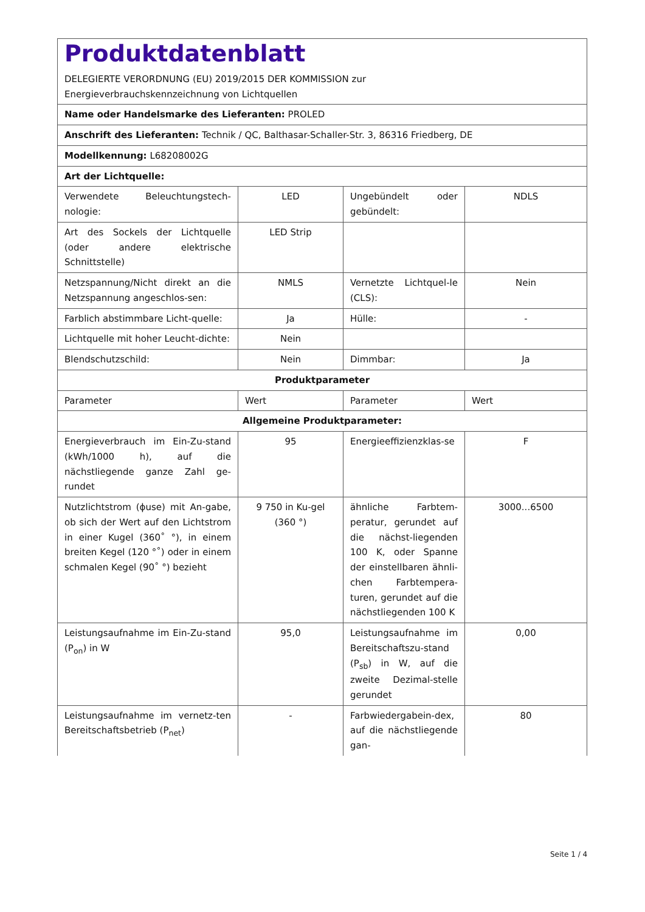| Produktdatenblatt DELEGIERTE VERORDNUNG (EU) 2019/2015 DER KOMMISSION zur Energieverbrauchskennzeichnung von Lichtquellen | | | |
| Name oder Handelsmarke des Lieferanten: PROLED | | | |
| Anschrift des Lieferanten: Technik / QC, Balthasar-Schaller-Str. 3, 86316 Friedberg, DE | | | |
| Modellkennung: L68208002G | | | |
| Art der Lichtquelle: | | | |
| Verwendete Beleuchtungstech-nologie: | LED | Ungebündelt oder gebündelt: | NDLS |
| Art des Sockels der Lichtquelle (oder andere elektrische Schnittstelle) | LED Strip | | |
| Netzspannung/Nicht direkt an die Netzspannung angeschlos-sen: | NMLS | Vernetzte Lichtquel-le (CLS): | Nein |
| Farblich abstimmbare Licht-quelle: | Ja | Hülle: | - |
| Lichtquelle mit hoher Leucht-dichte: | Nein | | |
| Blendschutzschild: | Nein | Dimmbar: | Ja |
| Produktparameter | | | |
| Parameter | Wert | Parameter | Wert |
| Allgemeine Produktparameter: | | | |
| Energieverbrauch im Ein-Zu-stand (kWh/1000 h), auf die nächstliegende ganze Zahl ge-rundet | 95 | Energieeffizienzklas-se | F |
| Nutzlichtstrom (ϕuse) mit An-gabe, ob sich der Wert auf den Lichtstrom in einer Kugel (360˚ °), in einem breiten Kegel (120 °˚) oder in einem schmalen Kegel (90˚ °) bezieht | 9 750 in Ku-gel (360 °) | ähnliche Farbtem-peratur, gerundet auf die nächst-liegenden 100 K, oder Spanne der einstellbaren ähnli-chen Farbtempera-turen, gerundet auf die nächstliegenden 100 K | 3000...6500 |
| Leistungsaufnahme im Ein-Zu-stand (P<sub>on</sub>) in W | 95,0 | Leistungsaufnahme im Bereitschaftszu-stand (P<sub>sb</sub>) in W, auf die zweite Dezimal-stelle gerundet | 0,00 |
| Leistungsaufnahme im vernetz-ten Bereitschaftsbetrieb (P<sub>net</sub>) | - | Farbwiedergabein-dex, auf die nächstliegende gan- | 80 |
Seite 1 / 4